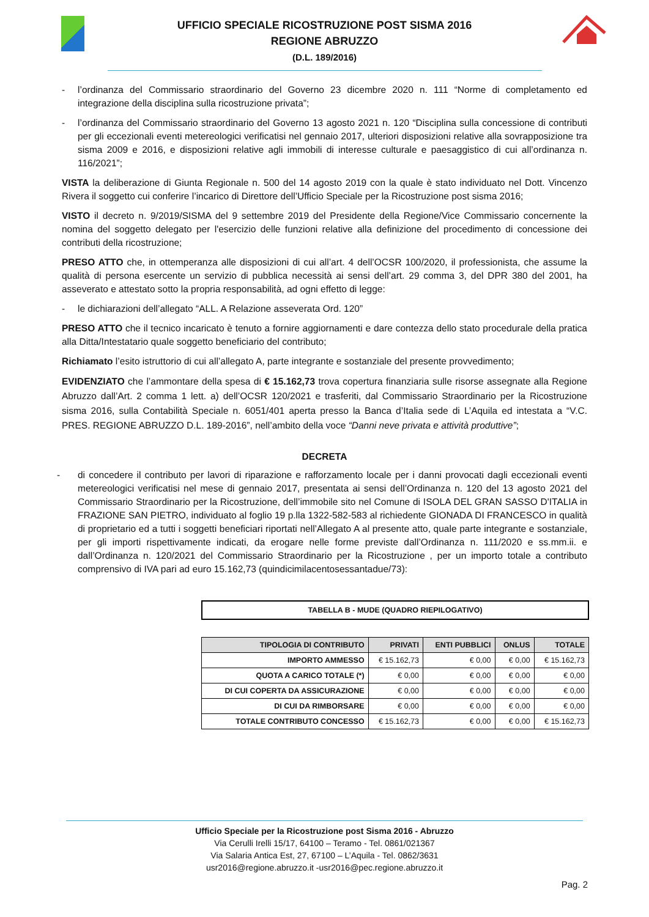UFFICIO SPECIALE RICOSTRUZIONE POST SISMA 2016
REGIONE ABRUZZO
(D.L. 189/2016)
- l’ordinanza del Commissario straordinario del Governo 23 dicembre 2020 n. 111 “Norme di completamento ed integrazione della disciplina sulla ricostruzione privata”;
- l’ordinanza del Commissario straordinario del Governo 13 agosto 2021 n. 120 “Disciplina sulla concessione di contributi per gli eccezionali eventi metereologici verificatisi nel gennaio 2017, ulteriori disposizioni relative alla sovrapposizione tra sisma 2009 e 2016, e disposizioni relative agli immobili di interesse culturale e paesaggistico di cui all’ordinanza n. 116/2021”;
VISTA la deliberazione di Giunta Regionale n. 500 del 14 agosto 2019 con la quale è stato individuato nel Dott. Vincenzo Rivera il soggetto cui conferire l’incarico di Direttore dell’Ufficio Speciale per la Ricostruzione post sisma 2016;
VISTO il decreto n. 9/2019/SISMA del 9 settembre 2019 del Presidente della Regione/Vice Commissario concernente la nomina del soggetto delegato per l'esercizio delle funzioni relative alla definizione del procedimento di concessione dei contributi della ricostruzione;
PRESO ATTO che, in ottemperanza alle disposizioni di cui all’art. 4 dell’OCSR 100/2020, il professionista, che assume la qualità di persona esercente un servizio di pubblica necessità ai sensi dell’art. 29 comma 3, del DPR 380 del 2001, ha asseverato e attestato sotto la propria responsabilità, ad ogni effetto di legge:
- le dichiarazioni dell’allegato “ALL. A Relazione asseverata Ord. 120”
PRESO ATTO che il tecnico incaricato è tenuto a fornire aggiornamenti e dare contezza dello stato procedurale della pratica alla Ditta/Intestatario quale soggetto beneficiario del contributo;
Richiamato l’esito istruttorio di cui all’allegato A, parte integrante e sostanziale del presente provvedimento;
EVIDENZIATO che l’ammontare della spesa di € 15.162,73 trova copertura finanziaria sulle risorse assegnate alla Regione Abruzzo dall’Art. 2 comma 1 lett. a) dell’OCSR 120/2021 e trasferiti, dal Commissario Straordinario per la Ricostruzione sisma 2016, sulla Contabilità Speciale n. 6051/401 aperta presso la Banca d’Italia sede di L’Aquila ed intestata a “V.C. PRES. REGIONE ABRUZZO D.L. 189-2016”, nell’ambito della voce “Danni neve privata e attività produttive”;
DECRETA
- di concedere il contributo per lavori di riparazione e rafforzamento locale per i danni provocati dagli eccezionali eventi metereologici verificatisi nel mese di gennaio 2017, presentata ai sensi dell’Ordinanza n. 120 del 13 agosto 2021 del Commissario Straordinario per la Ricostruzione, dell’immobile sito nel Comune di ISOLA DEL GRAN SASSO D'ITALIA in FRAZIONE SAN PIETRO, individuato al foglio 19 p.lla 1322-582-583 al richiedente GIONADA DI FRANCESCO in qualità di proprietario ed a tutti i soggetti beneficiari riportati nell’Allegato A al presente atto, quale parte integrante e sostanziale, per gli importi rispettivamente indicati, da erogare nelle forme previste dall’Ordinanza n. 111/2020 e ss.mm.ii. e dall’Ordinanza n. 120/2021 del Commissario Straordinario per la Ricostruzione , per un importo totale a contributo comprensivo di IVA pari ad euro 15.162,73 (quindicimilacentosessantadue/73):
TABELLA B - MUDE (QUADRO RIEPILOGATIVO)
| TIPOLOGIA DI CONTRIBUTO | PRIVATI | ENTI PUBBLICI | ONLUS | TOTALE |
| --- | --- | --- | --- | --- |
| IMPORTO AMMESSO | € 15.162,73 | € 0,00 | € 0,00 | € 15.162,73 |
| QUOTA A CARICO TOTALE (*) | € 0,00 | € 0,00 | € 0,00 | € 0,00 |
| DI CUI COPERTA DA ASSICURAZIONE | € 0,00 | € 0,00 | € 0,00 | € 0,00 |
| DI CUI DA RIMBORSARE | € 0,00 | € 0,00 | € 0,00 | € 0,00 |
| TOTALE CONTRIBUTO CONCESSO | € 15.162,73 | € 0,00 | € 0,00 | € 15.162,73 |
Ufficio Speciale per la Ricostruzione post Sisma 2016 - Abruzzo
Via Cerulli Irelli 15/17, 64100 – Teramo - Tel. 0861/021367
Via Salaria Antica Est, 27, 67100 – L’Aquila - Tel. 0862/3631
usr2016@regione.abruzzo.it -usr2016@pec.regione.abruzzo.it
Pag. 2